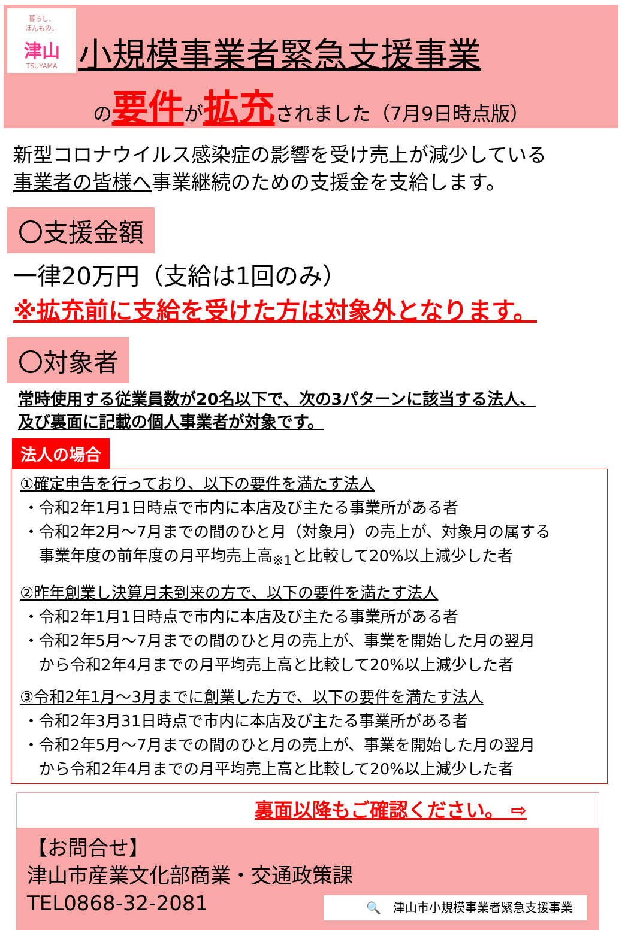暮らし、
ほんもの。
津山
TSUYAMA
小規模事業者緊急支援事業
の要件が拡充されました（7月9日時点版）
新型コロナウイルス感染症の影響を受け売上が減少している
事業者の皆様へ事業継続のための支援金を支給します。
〇支援金額
一律20万円（支給は1回のみ）
※拡充前に支給を受けた方は対象外となります。
〇対象者
常時使用する従業員数が20名以下で、次の3パターンに該当する法人、
及び裏面に記載の個人事業者が対象です。
法人の場合
①確定申告を行っており、以下の要件を満たす法人
・令和2年1月1日時点で市内に本店及び主たる事業所がある者
・令和2年2月～7月までの間のひと月（対象月）の売上が、対象月の属する
　事業年度の前年度の月平均売上高<sub>※1</sub>と比較して20%以上減少した者
②昨年創業し決算月未到来の方で、以下の要件を満たす法人
・令和2年1月1日時点で市内に本店及び主たる事業所がある者
・令和2年5月～7月までの間のひと月の売上が、事業を開始した月の翌月
　から令和2年4月までの月平均売上高と比較して20%以上減少した者
③令和2年1月～3月までに創業した方で、以下の要件を満たす法人
・令和2年3月31日時点で市内に本店及び主たる事業所がある者
・令和2年5月～7月までの間のひと月の売上が、事業を開始した月の翌月
　から令和2年4月までの月平均売上高と比較して20%以上減少した者
裏面以降もご確認ください。 ⇨
【お問合せ】
津山市産業文化部商業・交通政策課
TEL0868-32-2081
🔍　津山市小規模事業者緊急支援事業